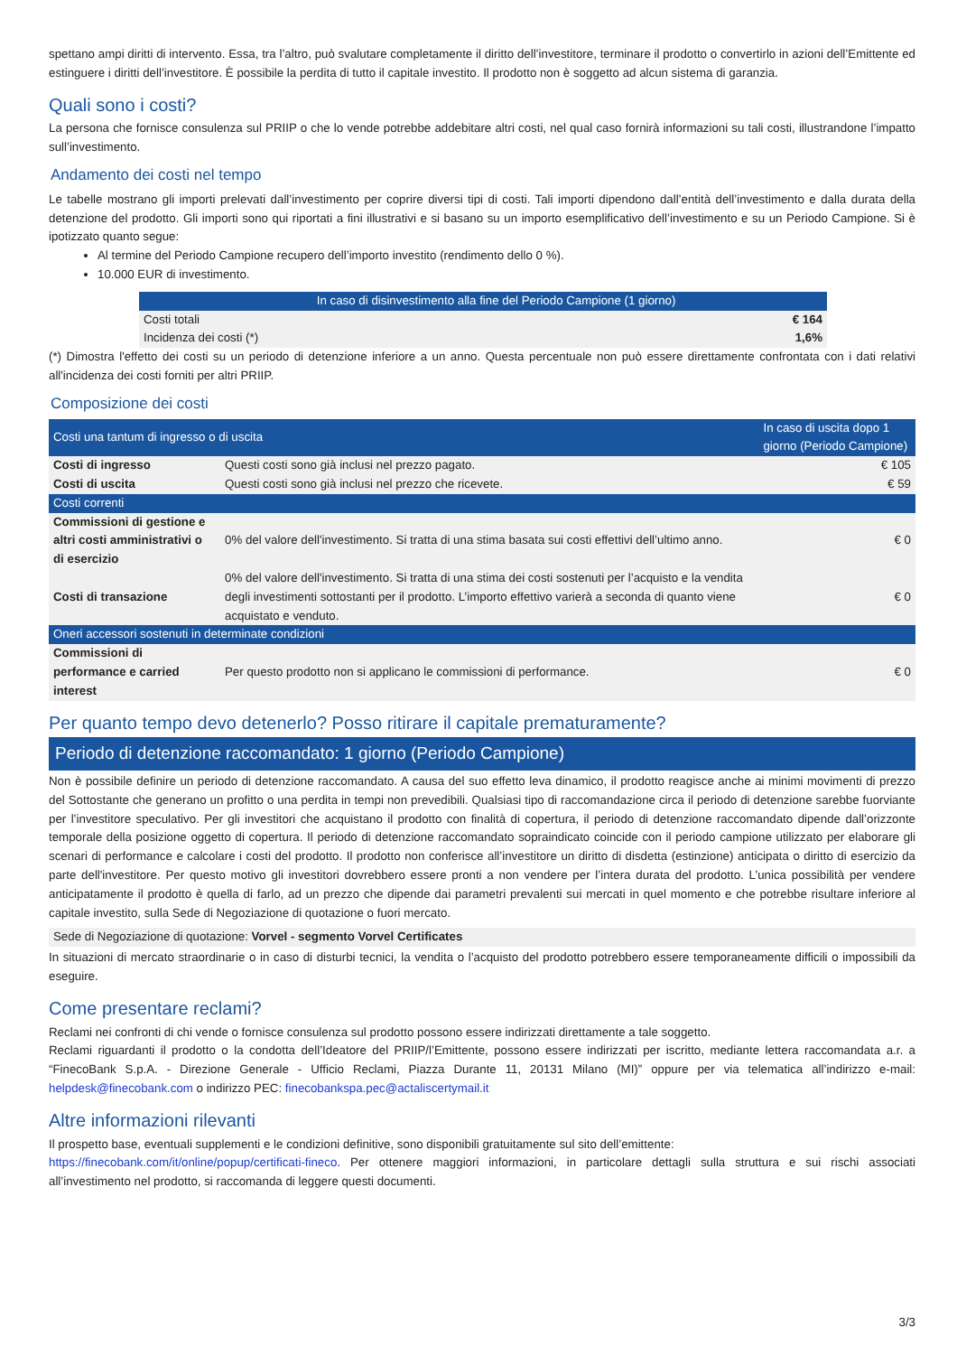spettano ampi diritti di intervento. Essa, tra l’altro, può svalutare completamente il diritto dell’investitore, terminare il prodotto o convertirlo in azioni dell’Emittente ed estinguere i diritti dell’investitore. È possibile la perdita di tutto il capitale investito. Il prodotto non è soggetto ad alcun sistema di garanzia.
Quali sono i costi?
La persona che fornisce consulenza sul PRIIP o che lo vende potrebbe addebitare altri costi, nel qual caso fornirà informazioni su tali costi, illustrandone l’impatto sull’investimento.
Andamento dei costi nel tempo
Le tabelle mostrano gli importi prelevati dall’investimento per coprire diversi tipi di costi. Tali importi dipendono dall’entità dell’investimento e dalla durata della detenzione del prodotto. Gli importi sono qui riportati a fini illustrativi e si basano su un importo esemplificativo dell’investimento e su un Periodo Campione. Si è ipotizzato quanto segue:
Al termine del Periodo Campione recupero dell’importo investito (rendimento dello 0 %).
10.000 EUR di investimento.
| | In caso di disinvestimento alla fine del Periodo Campione (1 giorno) |
| --- | --- |
| Costi totali | € 164 |
| Incidenza dei costi (*) | 1,6% |
(*) Dimostra l'effetto dei costi su un periodo di detenzione inferiore a un anno. Questa percentuale non può essere direttamente confrontata con i dati relativi all'incidenza dei costi forniti per altri PRIIP.
Composizione dei costi
| Costi una tantum di ingresso o di uscita | | In caso di uscita dopo 1 giorno (Periodo Campione) |
| --- | --- | --- |
| Costi di ingresso | Questi costi sono già inclusi nel prezzo pagato. | € 105 |
| Costi di uscita | Questi costi sono già inclusi nel prezzo che ricevete. | € 59 |
| Costi correnti | | |
| Commissioni di gestione e altri costi amministrativi o di esercizio | 0% del valore dell'investimento. Si tratta di una stima basata sui costi effettivi dell’ultimo anno. | € 0 |
| Costi di transazione | 0% del valore dell'investimento. Si tratta di una stima dei costi sostenuti per l’acquisto e la vendita degli investimenti sottostanti per il prodotto. L’importo effettivo varierà a seconda di quanto viene acquistato e venduto. | € 0 |
| Oneri accessori sostenuti in determinate condizioni | | |
| Commissioni di performance e carried interest | Per questo prodotto non si applicano le commissioni di performance. | € 0 |
Per quanto tempo devo detenerlo? Posso ritirare il capitale prematuramente?
Periodo di detenzione raccomandato: 1 giorno (Periodo Campione)
Non è possibile definire un periodo di detenzione raccomandato. A causa del suo effetto leva dinamico, il prodotto reagisce anche ai minimi movimenti di prezzo del Sottostante che generano un profitto o una perdita in tempi non prevedibili. Qualsiasi tipo di raccomandazione circa il periodo di detenzione sarebbe fuorviante per l’investitore speculativo. Per gli investitori che acquistano il prodotto con finalità di copertura, il periodo di detenzione raccomandato dipende dall’orizzonte temporale della posizione oggetto di copertura. Il periodo di detenzione raccomandato sopraindicato coincide con il periodo campione utilizzato per elaborare gli scenari di performance e calcolare i costi del prodotto. Il prodotto non conferisce all’investitore un diritto di disdetta (estinzione) anticipata o diritto di esercizio da parte dell'investitore. Per questo motivo gli investitori dovrebbero essere pronti a non vendere per l’intera durata del prodotto. L’unica possibilità per vendere anticipatamente il prodotto è quella di farlo, ad un prezzo che dipende dai parametri prevalenti sui mercati in quel momento e che potrebbe risultare inferiore al capitale investito, sulla Sede di Negoziazione di quotazione o fuori mercato.
Sede di Negoziazione di quotazione: Vorvel - segmento Vorvel Certificates
In situazioni di mercato straordinarie o in caso di disturbi tecnici, la vendita o l’acquisto del prodotto potrebbero essere temporaneamente difficili o impossibili da eseguire.
Come presentare reclami?
Reclami nei confronti di chi vende o fornisce consulenza sul prodotto possono essere indirizzati direttamente a tale soggetto.
Reclami riguardanti il prodotto o la condotta dell’Ideatore del PRIIP/l’Emittente, possono essere indirizzati per iscritto, mediante lettera raccomandata a.r. a “FinecoBank S.p.A. - Direzione Generale - Ufficio Reclami, Piazza Durante 11, 20131 Milano (MI)” oppure per via telematica all’indirizzo e-mail: helpdesk@finecobank.com o indirizzo PEC: finecobankspa.pec@actaliscertymail.it
Altre informazioni rilevanti
Il prospetto base, eventuali supplementi e le condizioni definitive, sono disponibili gratuitamente sul sito dell’emittente:
https://finecobank.com/it/online/popup/certificati-fineco. Per ottenere maggiori informazioni, in particolare dettagli sulla struttura e sui rischi associati all’investimento nel prodotto, si raccomanda di leggere questi documenti.
3/3